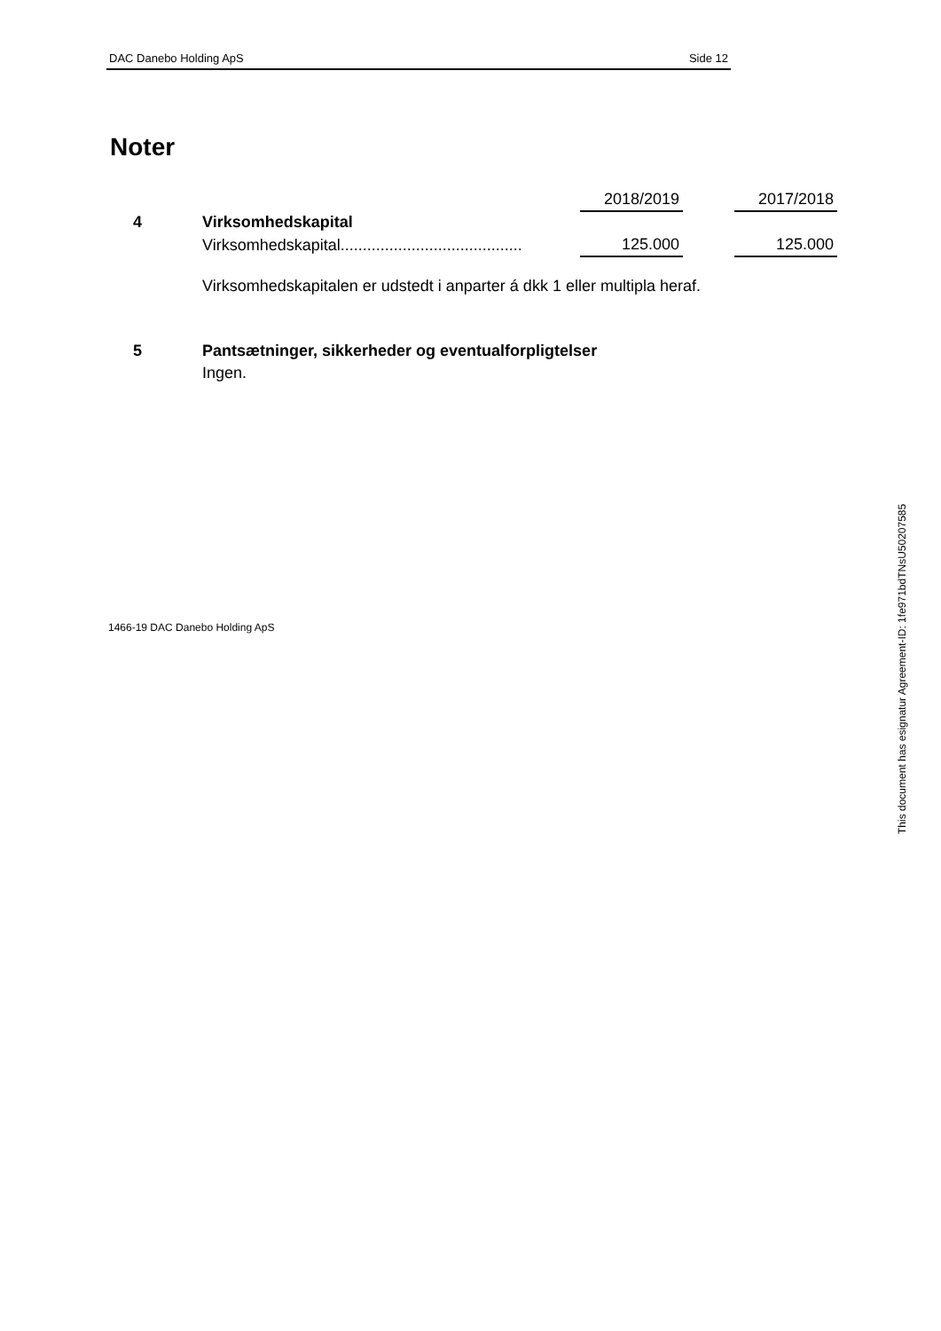DAC Danebo Holding ApS Side 12
Noter
| | | 2018/2019 | | 2017/2018 |
| 4 | Virksomhedskapital | | | |
| | Virksomhedskapital......................................... | 125.000 | | 125.000 |
| | Virksomhedskapitalen er udstedt i anparter á dkk 1 eller multipla heraf. | | | |
| 5 | Pantsætninger, sikkerheder og eventualforpligtelser | | | |
| | Ingen. | | | |
1466-19 DAC Danebo Holding ApS
This document has esignatur Agreement-ID: 1fe971bdTNsU50207585